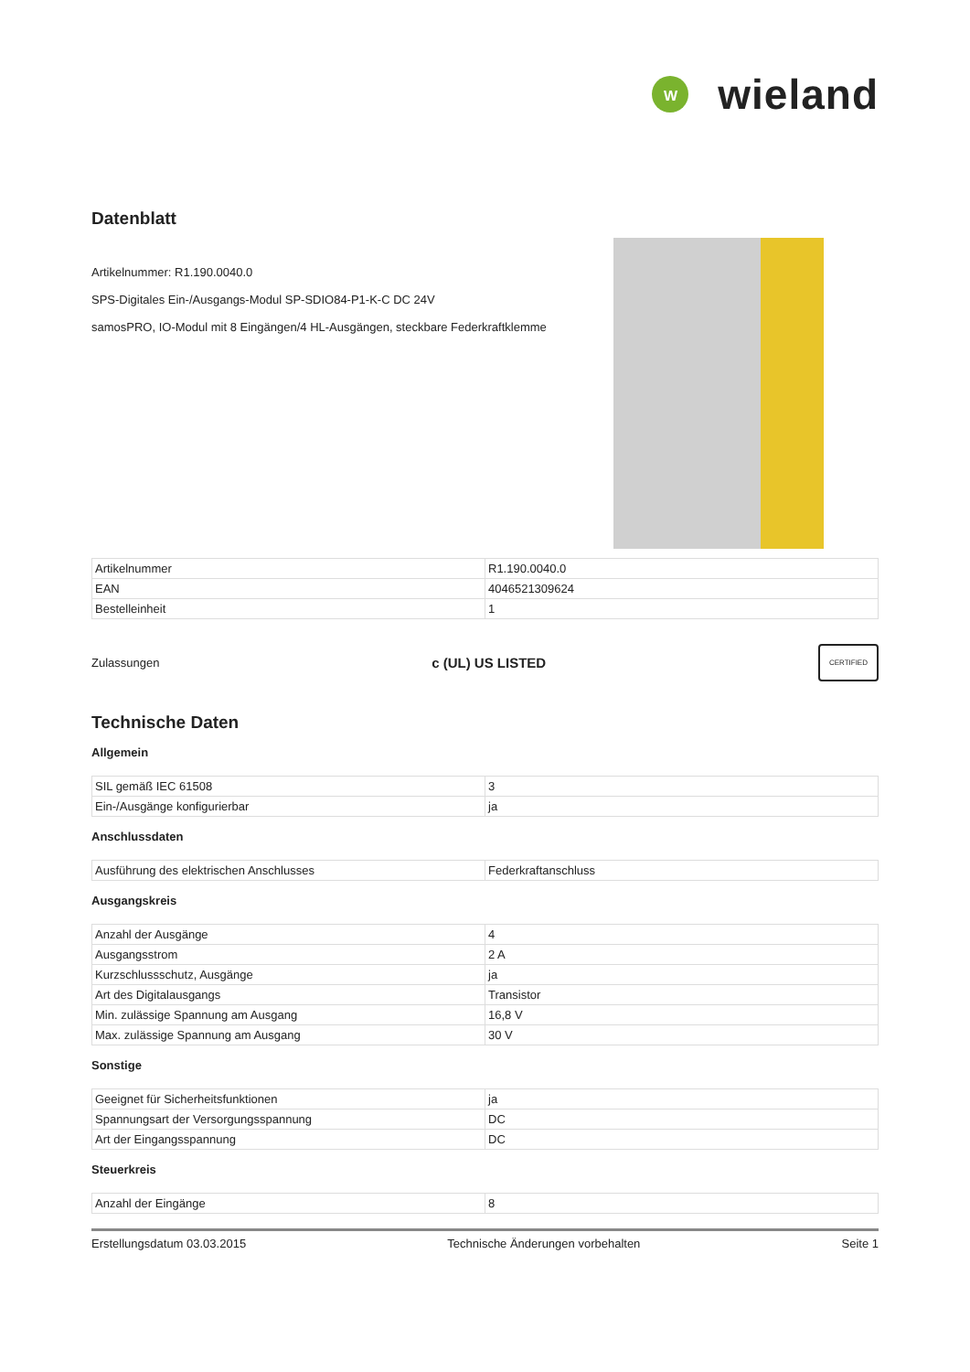W
wieland
Datenblatt
Artikelnummer: R1.190.0040.0
SPS-Digitales Ein-/Ausgangs-Modul SP-SDIO84-P1-K-C DC 24V
samosPRO, IO-Modul mit 8 Eingängen/4 HL-Ausgängen, steckbare Federkraftklemme
| Artikelnummer | R1.190.0040.0 |
| EAN | 4046521309624 |
| Bestelleinheit | 1 |
Zulassungen c (UL) US LISTED CERTIFIED
Technische Daten
Allgemein
| SIL gemäß IEC 61508 | 3 |
| Ein-/Ausgänge konfigurierbar | ja |
Anschlussdaten
| Ausführung des elektrischen Anschlusses | Federkraftanschluss |
Ausgangskreis
| Anzahl der Ausgänge | 4 |
| Ausgangsstrom | 2 A |
| Kurzschlussschutz, Ausgänge | ja |
| Art des Digitalausgangs | Transistor |
| Min. zulässige Spannung am Ausgang | 16,8 V |
| Max. zulässige Spannung am Ausgang | 30 V |
Sonstige
| Geeignet für Sicherheitsfunktionen | ja |
| Spannungsart der Versorgungsspannung | DC |
| Art der Eingangsspannung | DC |
Steuerkreis
| Anzahl der Eingänge | 8 |
Erstellungsdatum 03.03.2015 Technische Änderungen vorbehalten Seite 1